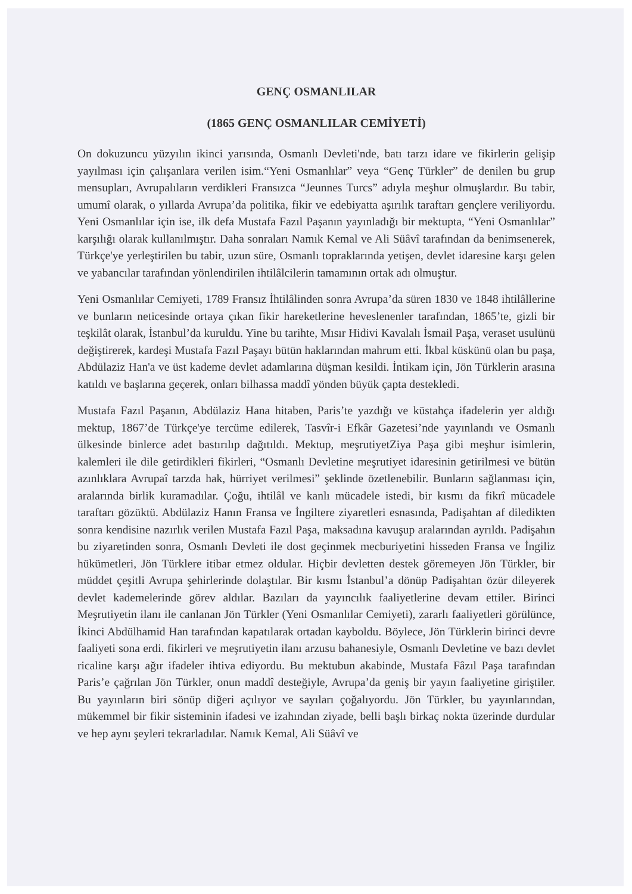GENÇ OSMANLILAR
(1865 GENÇ OSMANLILAR CEMİYETİ)
On dokuzuncu yüzyılın ikinci yarısında, Osmanlı Devleti'nde, batı tarzı idare ve fikirlerin gelişip yayılması için çalışanlara verilen isim.“Yeni Osmanlılar” veya “Genç Türkler” de denilen bu grup mensupları, Avrupalıların verdikleri Fransızca “Jeunnes Turcs” adıyla meşhur olmuşlardır. Bu tabir, umumî olarak, o yıllarda Avrupa’da politika, fikir ve edebiyatta aşırılık taraftarı gençlere veriliyordu. Yeni Osmanlılar için ise, ilk defa Mustafa Fazıl Paşanın yayınladığı bir mektupta, “Yeni Osmanlılar” karşılığı olarak kullanılmıştır. Daha sonraları Namık Kemal ve Ali Süâvî tarafından da benimsenerek, Türkçe'ye yerleştirilen bu tabir, uzun süre, Osmanlı topraklarında yetişen, devlet idaresine karşı gelen ve yabancılar tarafından yönlendirilen ihtilâlcilerin tamamının ortak adı olmuştur.
Yeni Osmanlılar Cemiyeti, 1789 Fransız İhtilâlinden sonra Avrupa’da süren 1830 ve 1848 ihtilâllerine ve bunların neticesinde ortaya çıkan fikir hareketlerine heveslenenler tarafından, 1865’te, gizli bir teşkilât olarak, İstanbul’da kuruldu. Yine bu tarihte, Mısır Hidivi Kavalalı İsmail Paşa, veraset usulünü değiştirerek, kardeşi Mustafa Fazıl Paşayı bütün haklarından mahrum etti. İkbal küskünü olan bu paşa, Abdülaziz Han'a ve üst kademe devlet adamlarına düşman kesildi. İntikam için, Jön Türklerin arasına katıldı ve başlarına geçerek, onları bilhassa maddî yönden büyük çapta destekledi.
Mustafa Fazıl Paşanın, Abdülaziz Hana hitaben, Paris’te yazdığı ve küstahça ifadelerin yer aldığı mektup, 1867’de Türkçe'ye tercüme edilerek, Tasvîr-i Efkâr Gazetesi’nde yayınlandı ve Osmanlı ülkesinde binlerce adet bastırılıp dağıtıldı. Mektup, meşrutiyetZiya Paşa gibi meşhur isimlerin, kalemleri ile dile getirdikleri fikirleri, “Osmanlı Devletine meşrutiyet idaresinin getirilmesi ve bütün azınlıklara Avrupaî tarzda hak, hürriyet verilmesi” şeklinde özetlenebilir. Bunların sağlanması için, aralarında birlik kuramadılar. Çoğu, ihtilâl ve kanlı mücadele istedi, bir kısmı da fikrî mücadele taraftarı gözüktü. Abdülaziz Hanın Fransa ve İngiltere ziyaretleri esnasında, Padişahtan af diledikten sonra kendisine nazırlık verilen Mustafa Fazıl Paşa, maksadına kavuşup aralarından ayrıldı. Padişahın bu ziyaretinden sonra, Osmanlı Devleti ile dost geçinmek mecburiyetini hisseden Fransa ve İngiliz hükümetleri, Jön Türklere itibar etmez oldular. Hiçbir devletten destek göremeyen Jön Türkler, bir müddet çeşitli Avrupa şehirlerinde dolaştılar. Bir kısmı İstanbul’a dönüp Padişahtan özür dileyerek devlet kademelerinde görev aldılar. Bazıları da yayıncılık faaliyetlerine devam ettiler. Birinci Meşrutiyetin ilanı ile canlanan Jön Türkler (Yeni Osmanlılar Cemiyeti), zararlı faaliyetleri görülünce, İkinci Abdülhamid Han tarafından kapatılarak ortadan kayboldu. Böylece, Jön Türklerin birinci devre faaliyeti sona erdi. fikirleri ve meşrutiyetin ilanı arzusu bahanesiyle, Osmanlı Devletine ve bazı devlet ricaline karşı ağır ifadeler ihtiva ediyordu. Bu mektubun akabinde, Mustafa Fâzıl Paşa tarafından Paris’e çağrılan Jön Türkler, onun maddî desteğiyle, Avrupa’da geniş bir yayın faaliyetine giriştiler. Bu yayınların biri sönüp diğeri açılıyor ve sayıları çoğalıyordu. Jön Türkler, bu yayınlarından, mükemmel bir fikir sisteminin ifadesi ve izahından ziyade, belli başlı birkaç nokta üzerinde durdular ve hep aynı şeyleri tekrarladılar. Namık Kemal, Ali Süâvî ve